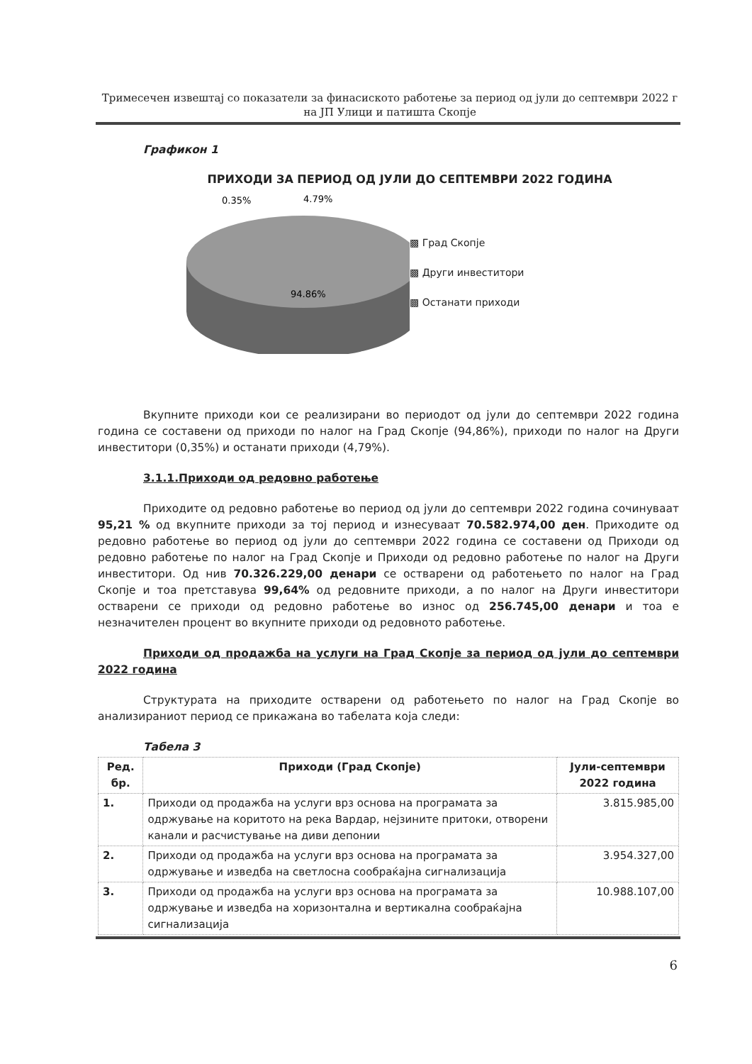Тримесечен извештај со показатели за финасиското работење за период од јули до септември 2022 г
на ЈП Улици и патишта Скопје
Графикон 1
ПРИХОДИ ЗА ПЕРИОД ОД ЈУЛИ ДО СЕПТЕМВРИ 2022 ГОДИНА
0.35%
4.79%
94.86%
▩ Град Скопје
▩ Други инвеститори
▩ Останати приходи
Вкупните приходи кои се реализирани во периодот од јули до септември 2022 година година се составени од приходи по налог на Град Скопје (94,86%), приходи по налог на Други инвеститори (0,35%) и останати приходи (4,79%).
3.1.1.Приходи од редовно работење
Приходите од редовно работење во период од јули до септември 2022 година сочинуваат 95,21 % од вкупните приходи за тој период и изнесуваат 70.582.974,00 ден. Приходите од редовно работење во период од јули до септември 2022 година се составени од Приходи од редовно работење по налог на Град Скопје и Приходи од редовно работење по налог на Други инвеститори. Од нив 70.326.229,00 денари се остварени од работењето по налог на Град Скопје и тоа претставува 99,64% од редовните приходи, а по налог на Други инвеститори остварени се приходи од редовно работење во износ од 256.745,00 денари и тоа е незначителен процент во вкупните приходи од редовното работење.
Приходи од продажба на услуги на Град Скопје за период од јули до септември 2022 година
Структурата на приходите остварени од работењето по налог на Град Скопје во анализираниот период се прикажана во табелата која следи:
Табела 3
| Ред. бр. | Приходи (Град Скопје) | Јули-септември 2022 година |
| --- | --- | --- |
| 1. | Приходи од продажба на услуги врз основа на програмата за одржување на коритото на река Вардар, нејзините притоки, отворени канали и расчистување на диви депонии | 3.815.985,00 |
| 2. | Приходи од продажба на услуги врз основа на програмата за одржување и изведба на светлосна сообраќајна сигнализација | 3.954.327,00 |
| 3. | Приходи од продажба на услуги врз основа на програмата за одржување и изведба на хоризонтална и вертикална сообраќајна сигнализација | 10.988.107,00 |
6